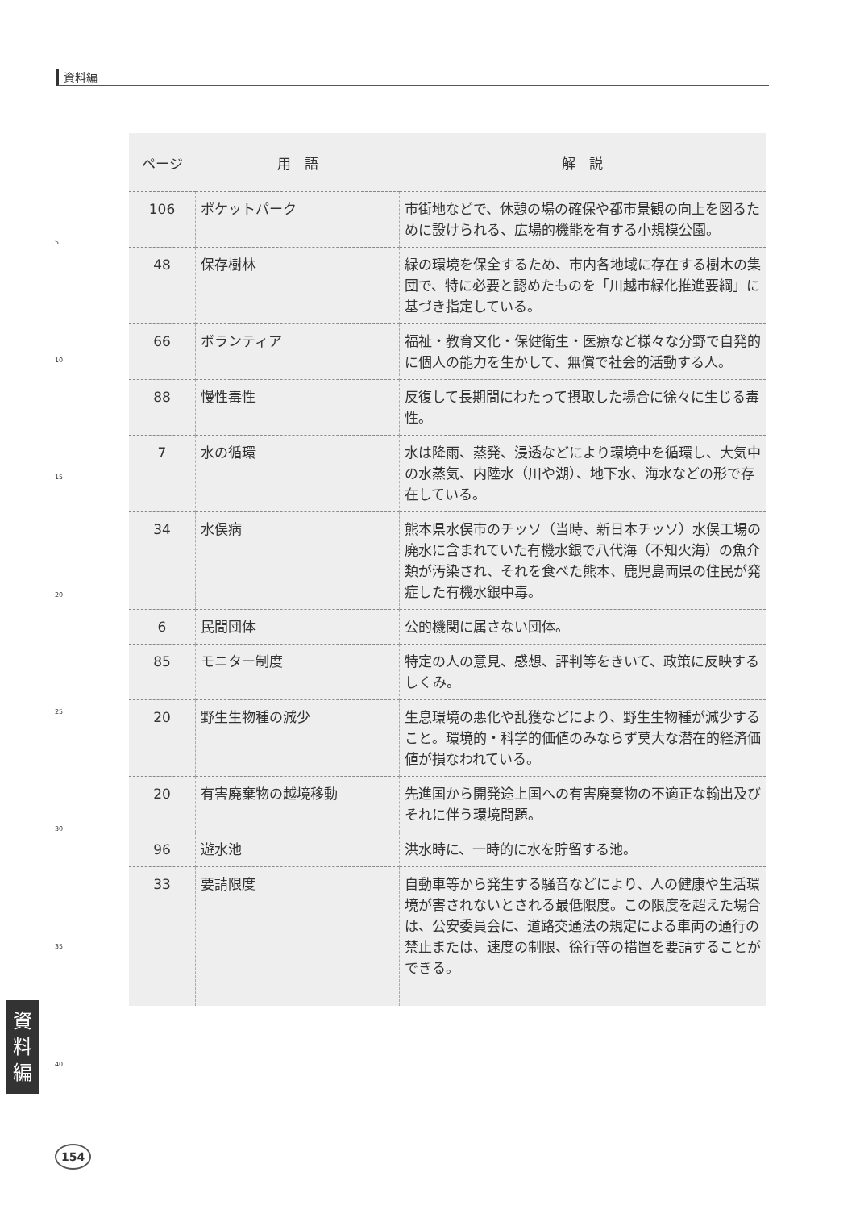資料編
| ページ | 用 語 | 解 説 |
| --- | --- | --- |
| 106 | ポケットパーク | 市街地などで、休憩の場の確保や都市景観の向上を図るために設けられる、広場的機能を有する小規模公園。 |
| 48 | 保存樹林 | 緑の環境を保全するため、市内各地域に存在する樹木の集団で、特に必要と認めたものを「川越市緑化推進要綱」に基づき指定している。 |
| 66 | ボランティア | 福祉・教育文化・保健衛生・医療など様々な分野で自発的に個人の能力を生かして、無償で社会的活動する人。 |
| 88 | 慢性毒性 | 反復して長期間にわたって摂取した場合に徐々に生じる毒性。 |
| 7 | 水の循環 | 水は降雨、蒸発、浸透などにより環境中を循環し、大気中の水蒸気、内陸水（川や湖）、地下水、海水などの形で存在している。 |
| 34 | 水俣病 | 熊本県水俣市のチッソ（当時、新日本チッソ）水俣工場の廃水に含まれていた有機水銀で八代海（不知火海）の魚介類が汚染され、それを食べた熊本、鹿児島両県の住民が発症した有機水銀中毒。 |
| 6 | 民間団体 | 公的機関に属さない団体。 |
| 85 | モニター制度 | 特定の人の意見、感想、評判等をきいて、政策に反映するしくみ。 |
| 20 | 野生生物種の減少 | 生息環境の悪化や乱獲などにより、野生生物種が減少すること。環境的・科学的価値のみならず莫大な潜在的経済価値が損なわれている。 |
| 20 | 有害廃棄物の越境移動 | 先進国から開発途上国への有害廃棄物の不適正な輸出及びそれに伴う環境問題。 |
| 96 | 遊水池 | 洪水時に、一時的に水を貯留する池。 |
| 33 | 要請限度 | 自動車等から発生する騒音などにより、人の健康や生活環境が害されないとされる最低限度。この限度を超えた場合は、公安委員会に、道路交通法の規定による車両の通行の禁止または、速度の制限、徐行等の措置を要請することができる。 |
5
10
15
20
25
30
35
40
資
料
編
154